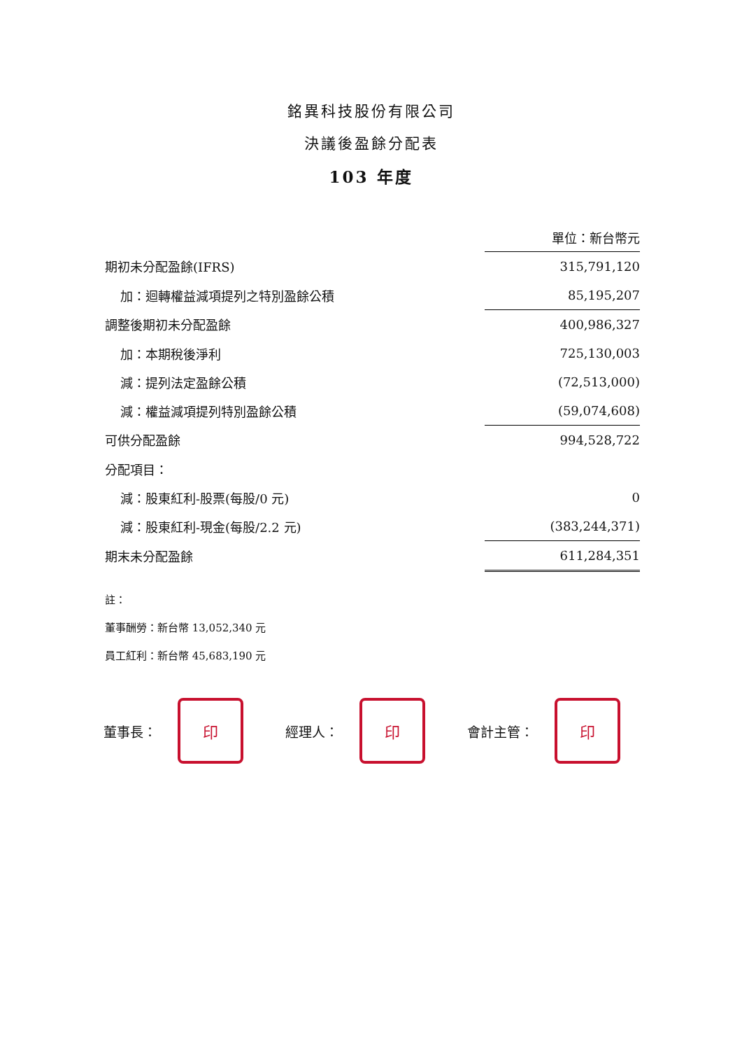銘異科技股份有限公司
決議後盈餘分配表
103 年度
| | 單位：新台幣元 |
| 期初未分配盈餘(IFRS) | 315,791,120 |
| 加：迴轉權益減項提列之特別盈餘公積 | 85,195,207 |
| 調整後期初未分配盈餘 | 400,986,327 |
| 加：本期稅後淨利 | 725,130,003 |
| 減：提列法定盈餘公積 | (72,513,000) |
| 減：權益減項提列特別盈餘公積 | (59,074,608) |
| 可供分配盈餘 | 994,528,722 |
| 分配項目： | |
| 減：股東紅利-股票(每股/0 元) | 0 |
| 減：股東紅利-現金(每股/2.2 元) | (383,244,371) |
| 期末未分配盈餘 | 611,284,351 |
註：
董事酬勞：新台幣 13,052,340 元
員工紅利：新台幣 45,683,190 元
董事長：
印
經理人：
印
會計主管：
印